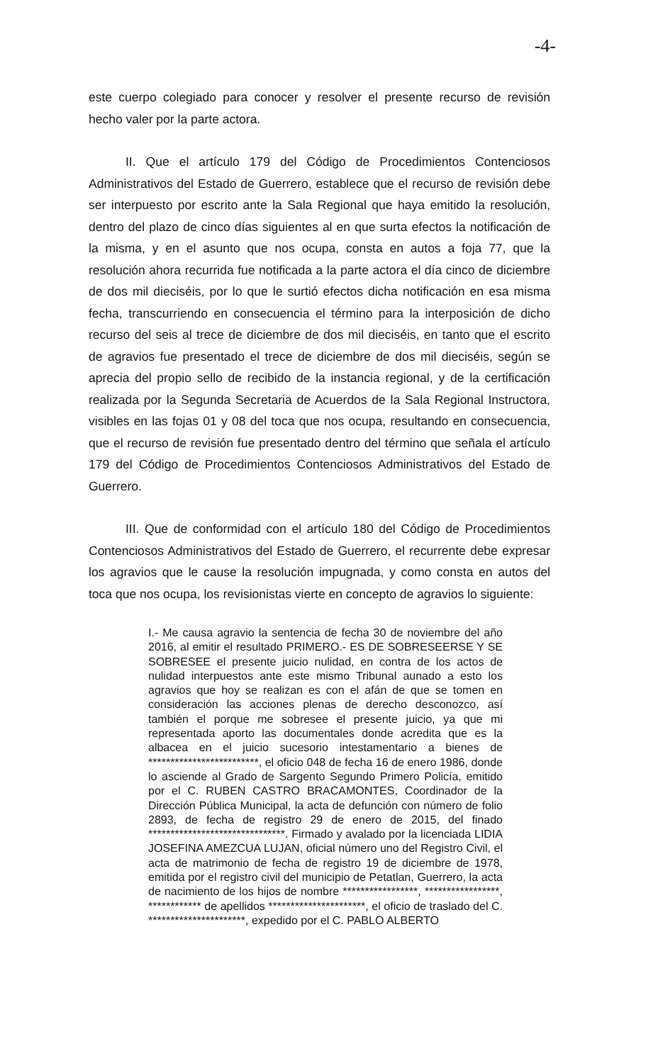-4-
este cuerpo colegiado para conocer y resolver el presente recurso de revisión hecho valer por la parte actora.
II. Que el artículo 179 del Código de Procedimientos Contenciosos Administrativos del Estado de Guerrero, establece que el recurso de revisión debe ser interpuesto por escrito ante la Sala Regional que haya emitido la resolución, dentro del plazo de cinco días siguientes al en que surta efectos la notificación de la misma, y en el asunto que nos ocupa, consta en autos a foja 77, que la resolución ahora recurrida fue notificada a la parte actora el día cinco de diciembre de dos mil dieciséis, por lo que le surtió efectos dicha notificación en esa misma fecha, transcurriendo en consecuencia el término para la interposición de dicho recurso del seis al trece de diciembre de dos mil dieciséis, en tanto que el escrito de agravios fue presentado el trece de diciembre de dos mil dieciséis, según se aprecia del propio sello de recibido de la instancia regional, y de la certificación realizada por la Segunda Secretaria de Acuerdos de la Sala Regional Instructora, visibles en las fojas 01 y 08 del toca que nos ocupa, resultando en consecuencia, que el recurso de revisión fue presentado dentro del término que señala el artículo 179 del Código de Procedimientos Contenciosos Administrativos del Estado de Guerrero.
III. Que de conformidad con el artículo 180 del Código de Procedimientos Contenciosos Administrativos del Estado de Guerrero, el recurrente debe expresar los agravios que le cause la resolución impugnada, y como consta en autos del toca que nos ocupa, los revisionistas vierte en concepto de agravios lo siguiente:
I.- Me causa agravio la sentencia de fecha 30 de noviembre del año 2016, al emitir el resultado PRIMERO.- ES DE SOBRESEERSE Y SE SOBRESEE el presente juicio nulidad, en contra de los actos de nulidad interpuestos ante este mismo Tribunal aunado a esto los agravios que hoy se realizan es con el afán de que se tomen en consideración las acciones plenas de derecho desconozco, así también el porque me sobresee el presente juicio, ya que mi representada aporto las documentales donde acredita que es la albacea en el juicio sucesorio intestamentario a bienes de *************************, el oficio 048 de fecha 16 de enero 1986, donde lo asciende al Grado de Sargento Segundo Primero Policía, emitido por el C. RUBEN CASTRO BRACAMONTES, Coordinador de la Dirección Pública Municipal, la acta de defunción con número de folio 2893, de fecha de registro 29 de enero de 2015, del finado *******************************. Firmado y avalado por la licenciada LIDIA JOSEFINA AMEZCUA LUJAN, oficial número uno del Registro Civil, el acta de matrimonio de fecha de registro 19 de diciembre de 1978, emitida por el registro civil del municipio de Petatlan, Guerrero, la acta de nacimiento de los hijos de nombre *****************, *****************, ************ de apellidos **********************, el oficio de traslado del C. **********************, expedido por el C. PABLO ALBERTO